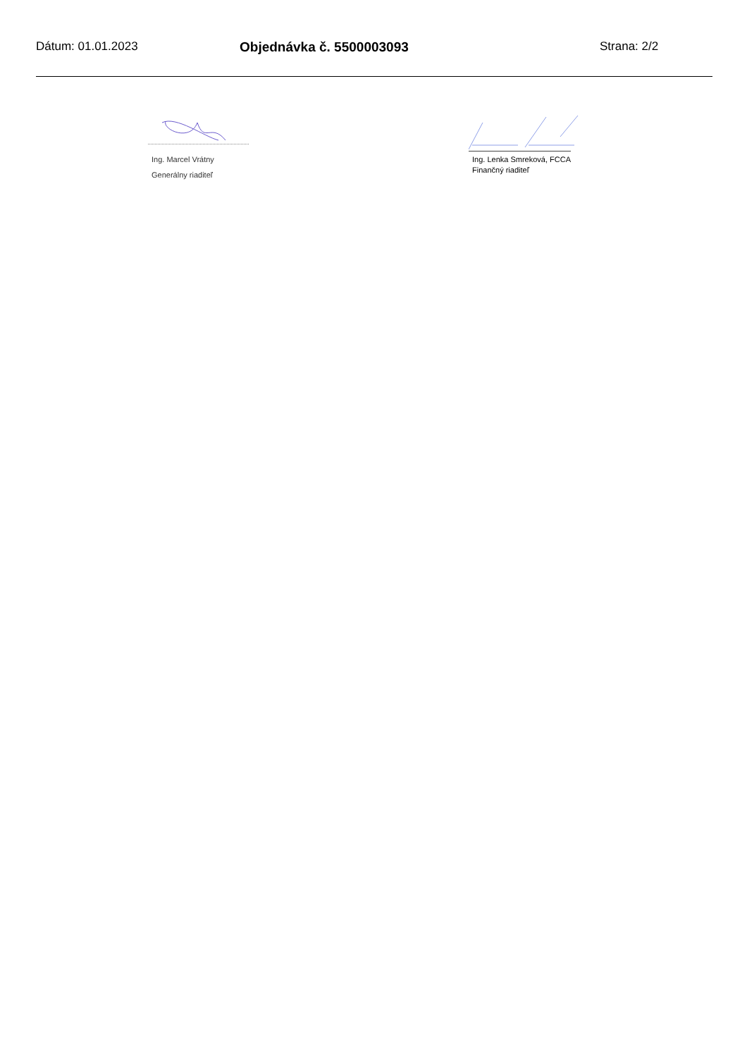Dátum: 01.01.2023 Objednávka č. 5500003093 Strana: 2/2
Ing. Marcel Vrátny
Generálny riaditeľ
Ing. Lenka Smreková, FCCA
Finančný riaditeľ